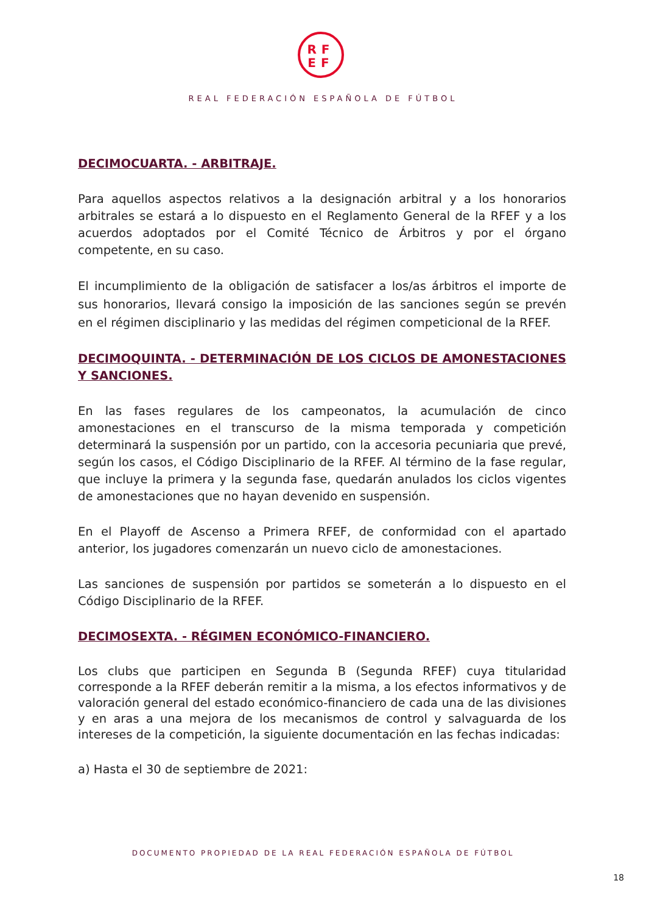RF
EF
REAL FEDERACIÓN ESPAÑOLA DE FÚTBOL
DECIMOCUARTA. - ARBITRAJE.
Para aquellos aspectos relativos a la designación arbitral y a los honorarios arbitrales se estará a lo dispuesto en el Reglamento General de la RFEF y a los acuerdos adoptados por el Comité Técnico de Árbitros y por el órgano competente, en su caso.
El incumplimiento de la obligación de satisfacer a los/as árbitros el importe de sus honorarios, llevará consigo la imposición de las sanciones según se prevén en el régimen disciplinario y las medidas del régimen competicional de la RFEF.
DECIMOQUINTA. - DETERMINACIÓN DE LOS CICLOS DE AMONESTACIONES Y SANCIONES.
En las fases regulares de los campeonatos, la acumulación de cinco amonestaciones en el transcurso de la misma temporada y competición determinará la suspensión por un partido, con la accesoria pecuniaria que prevé, según los casos, el Código Disciplinario de la RFEF. Al término de la fase regular, que incluye la primera y la segunda fase, quedarán anulados los ciclos vigentes de amonestaciones que no hayan devenido en suspensión.
En el Playoff de Ascenso a Primera RFEF, de conformidad con el apartado anterior, los jugadores comenzarán un nuevo ciclo de amonestaciones.
Las sanciones de suspensión por partidos se someterán a lo dispuesto en el Código Disciplinario de la RFEF.
DECIMOSEXTA. - RÉGIMEN ECONÓMICO-FINANCIERO.
Los clubs que participen en Segunda B (Segunda RFEF) cuya titularidad corresponde a la RFEF deberán remitir a la misma, a los efectos informativos y de valoración general del estado económico-financiero de cada una de las divisiones y en aras a una mejora de los mecanismos de control y salvaguarda de los intereses de la competición, la siguiente documentación en las fechas indicadas:
a) Hasta el 30 de septiembre de 2021:
DOCUMENTO PROPIEDAD DE LA REAL FEDERACIÓN ESPAÑOLA DE FÚTBOL
18